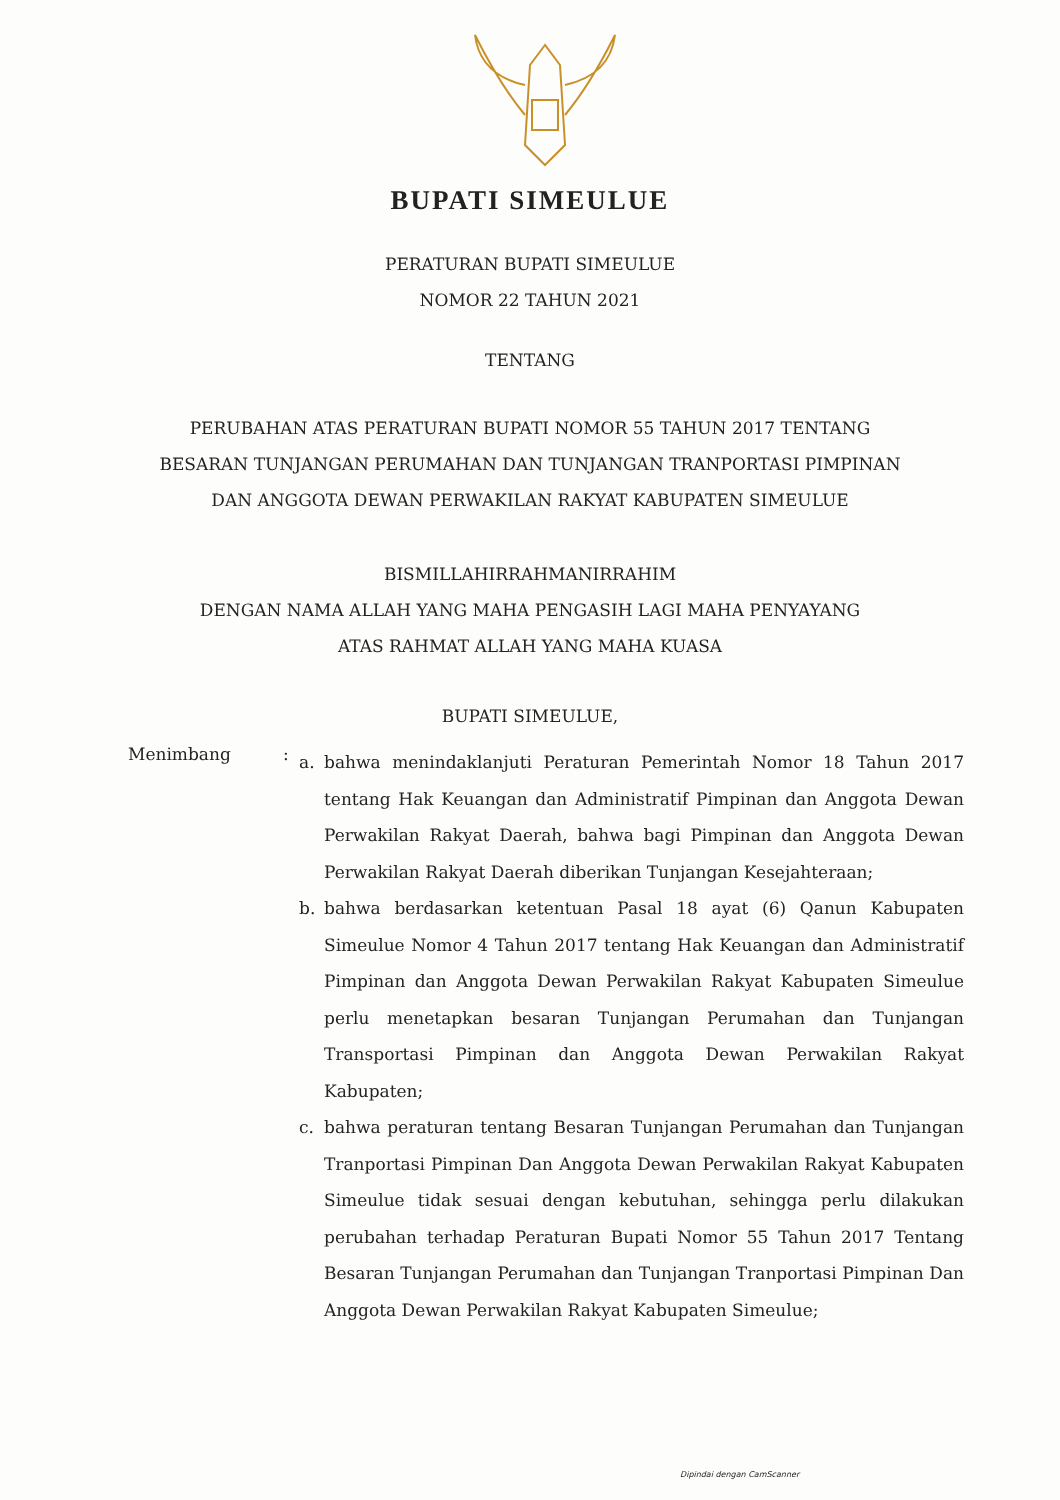BUPATI SIMEULUE
PERATURAN BUPATI SIMEULUE
NOMOR 22 TAHUN 2021
TENTANG
PERUBAHAN ATAS PERATURAN BUPATI NOMOR 55 TAHUN 2017 TENTANG
BESARAN TUNJANGAN PERUMAHAN DAN TUNJANGAN TRANPORTASI PIMPINAN
DAN ANGGOTA DEWAN PERWAKILAN RAKYAT KABUPATEN SIMEULUE
BISMILLAHIRRAHMANIRRAHIM
DENGAN NAMA ALLAH YANG MAHA PENGASIH LAGI MAHA PENYAYANG
ATAS RAHMAT ALLAH YANG MAHA KUASA
BUPATI SIMEULUE,
Menimbang :
a. bahwa menindaklanjuti Peraturan Pemerintah Nomor 18 Tahun 2017 tentang Hak Keuangan dan Administratif Pimpinan dan Anggota Dewan Perwakilan Rakyat Daerah, bahwa bagi Pimpinan dan Anggota Dewan Perwakilan Rakyat Daerah diberikan Tunjangan Kesejahteraan;
b. bahwa berdasarkan ketentuan Pasal 18 ayat (6) Qanun Kabupaten Simeulue Nomor 4 Tahun 2017 tentang Hak Keuangan dan Administratif Pimpinan dan Anggota Dewan Perwakilan Rakyat Kabupaten Simeulue perlu menetapkan besaran Tunjangan Perumahan dan Tunjangan Transportasi Pimpinan dan Anggota Dewan Perwakilan Rakyat Kabupaten;
c. bahwa peraturan tentang Besaran Tunjangan Perumahan dan Tunjangan Tranportasi Pimpinan Dan Anggota Dewan Perwakilan Rakyat Kabupaten Simeulue tidak sesuai dengan kebutuhan, sehingga perlu dilakukan perubahan terhadap Peraturan Bupati Nomor 55 Tahun 2017 Tentang Besaran Tunjangan Perumahan dan Tunjangan Tranportasi Pimpinan Dan Anggota Dewan Perwakilan Rakyat Kabupaten Simeulue;
Dipindai dengan CamScanner